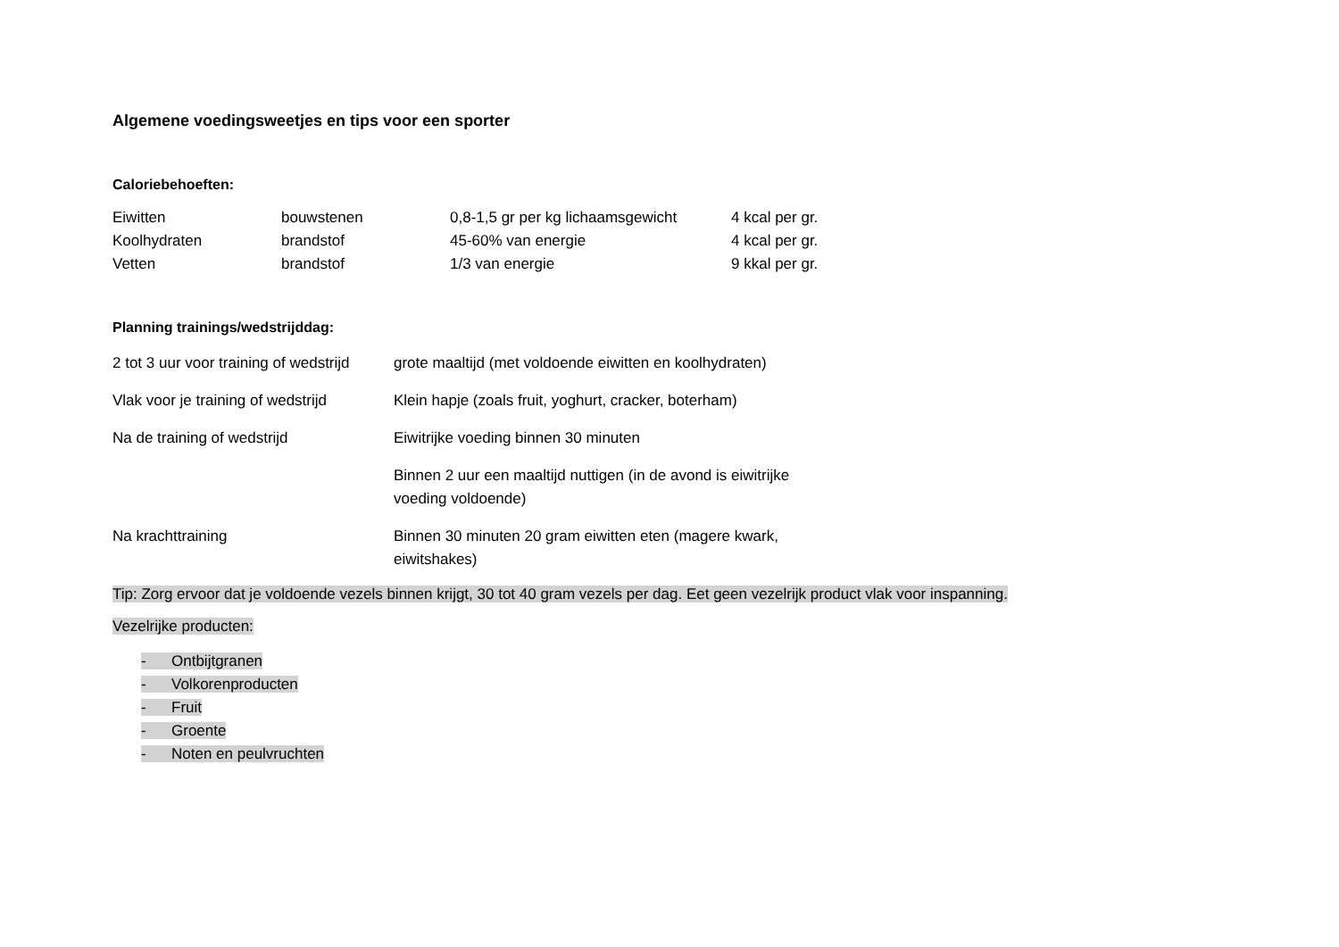Algemene voedingsweetjes en tips voor een sporter
Caloriebehoeften:
| Eiwitten | bouwstenen | 0,8-1,5 gr per kg lichaamsgewicht | 4 kcal per gr. |
| Koolhydraten | brandstof | 45-60% van energie | 4 kcal per gr. |
| Vetten | brandstof | 1/3 van energie | 9 kkal per gr. |
Planning trainings/wedstrijddag:
| 2 tot 3 uur voor training of wedstrijd | grote maaltijd (met voldoende eiwitten en koolhydraten) |
| Vlak voor je training of wedstrijd | Klein hapje (zoals fruit, yoghurt, cracker, boterham) |
| Na de training of wedstrijd | Eiwitrijke voeding binnen 30 minuten |
| | Binnen 2 uur een maaltijd nuttigen (in de avond is eiwitrijke voeding voldoende) |
| Na krachttraining | Binnen 30 minuten 20 gram eiwitten eten (magere kwark, eiwitshakes) |
Tip: Zorg ervoor dat je voldoende vezels binnen krijgt, 30 tot 40 gram vezels per dag. Eet geen vezelrijk product vlak voor inspanning.
Vezelrijke producten:
- Ontbijtgranen
- Volkorenproducten
- Fruit
- Groente
- Noten en peulvruchten